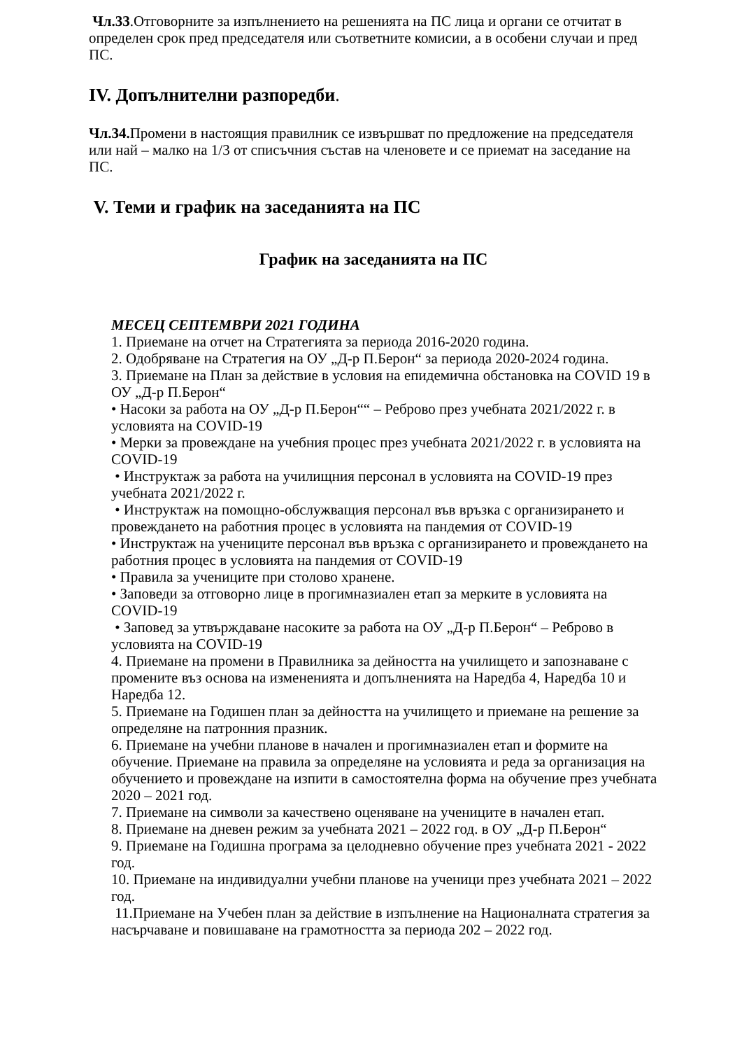Чл.33.Отговорните за изпълнението на решенията на ПС лица и органи се отчитат в определен срок пред председателя или съответните комисии, а в особени случаи и пред ПС.
IV. Допълнителни разпоредби.
Чл.34. Промени в настоящия правилник се извършват по предложение на председателя или най – малко на 1/3 от списъчния състав на членовете и се приемат на заседание на ПС.
V. Теми и график на заседанията на ПС
График на заседанията на ПС
МЕСЕЦ СЕПТЕМВРИ 2021 ГОДИНА
1. Приемане на отчет на Стратегията за периода 2016-2020 година.
2. Одобряване на Стратегия на ОУ „Д-р П.Берон“ за периода 2020-2024 година.
3. Приемане на План за действие в условия на епидемична обстановка на COVID 19 в ОУ „Д-р П.Берон“
• Насоки за работа на ОУ „Д-р П.Берон““ – Реброво през учебната 2021/2022 г. в условията на COVID-19
• Мерки за провеждане на учебния процес през учебната 2021/2022 г. в условията на COVID-19
• Инструктаж за работа на училищния персонал в условията на COVID-19 през учебната 2021/2022 г.
• Инструктаж на помощно-обслужващия персонал във връзка с организирането и провеждането на работния процес в условията на пандемия от COVID-19
• Инструктаж на учениците персонал във връзка с организирането и провеждането на работния процес в условията на пандемия от COVID-19
• Правила за учениците при столово хранене.
• Заповеди за отговорно лице в прогимназиален етап за мерките в условията на COVID-19
• Заповед за утвърждаване насоките за работа на ОУ „Д-р П.Берон“ – Реброво в условията на COVID-19
4. Приемане на промени в Правилника за дейността на училището и запознаване с промените въз основа на измененията и допълненията на Наредба 4, Наредба 10 и Наредба 12.
5. Приемане на Годишен план за дейността на училището и приемане на решение за определяне на патронния празник.
6. Приемане на учебни планове в начален и прогимназиален етап и формите на обучение. Приемане на правила за определяне на условията и реда за организация на обучението и провеждане на изпити в самостоятелна форма на обучение през учебната 2020 – 2021 год.
7. Приемане на символи за качествено оценяване на учениците в начален етап.
8. Приемане на дневен режим за учебната 2021 – 2022 год. в ОУ „Д-р П.Берон“
9. Приемане на Годишна програма за целодневно обучение през учебната 2021 - 2022 год.
10. Приемане на индивидуални учебни планове на ученици през учебната 2021 – 2022 год.
11.Приемане на Учебен план за действие в изпълнение на Националната стратегия за насърчаване и повишаване на грамотността за периода 202 – 2022 год.